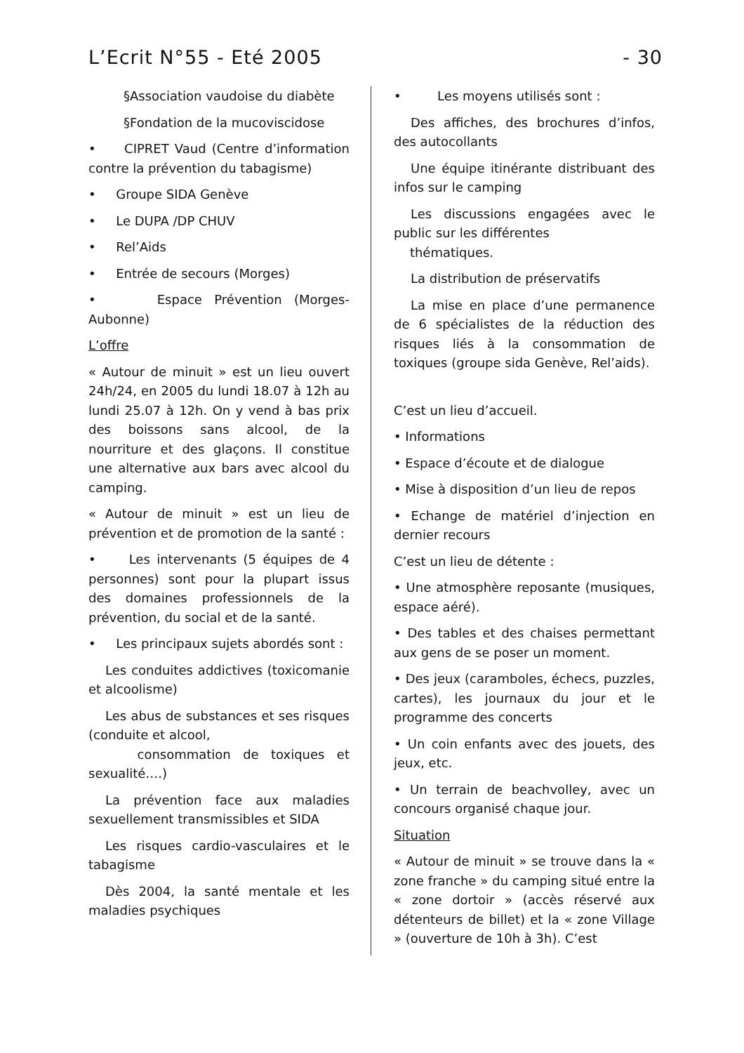L’Ecrit N°55 - Eté 2005 - 30
§Association vaudoise du diabète
§Fondation de la mucoviscidose
• CIPRET Vaud (Centre d’information contre la prévention du tabagisme)
• Groupe SIDA Genève
• Le DUPA /DP CHUV
• Rel’Aids
• Entrée de secours (Morges)
• Espace Prévention (Morges-Aubonne)
L’offre
« Autour de minuit » est un lieu ouvert 24h/24, en 2005 du lundi 18.07 à 12h au lundi 25.07 à 12h. On y vend à bas prix des boissons sans alcool, de la nourriture et des glaçons. Il constitue une alternative aux bars avec alcool du camping.
« Autour de minuit » est un lieu de prévention et de promotion de la santé :
• Les intervenants (5 équipes de 4 personnes) sont pour la plupart issus des domaines professionnels de la prévention, du social et de la santé.
• Les principaux sujets abordés sont :
Les conduites addictives (toxicomanie et alcoolisme)
Les abus de substances et ses risques (conduite et alcool,
consommation de toxiques et sexualité….)
La prévention face aux maladies sexuellement transmissibles et SIDA
Les risques cardio-vasculaires et le tabagisme
Dès 2004, la santé mentale et les maladies psychiques
• Les moyens utilisés sont :
Des affiches, des brochures d’infos, des autocollants
Une équipe itinérante distribuant des infos sur le camping
Les discussions engagées avec le public sur les différentes
thématiques.
La distribution de préservatifs
La mise en place d’une permanence de 6 spécialistes de la réduction des risques liés à la consommation de toxiques (groupe sida Genève, Rel’aids).
C’est un lieu d’accueil.
• Informations
• Espace d’écoute et de dialogue
• Mise à disposition d’un lieu de repos
• Echange de matériel d’injection en dernier recours
C’est un lieu de détente :
• Une atmosphère reposante (musiques, espace aéré).
• Des tables et des chaises permettant aux gens de se poser un moment.
• Des jeux (caramboles, échecs, puzzles, cartes), les journaux du jour et le programme des concerts
• Un coin enfants avec des jouets, des jeux, etc.
• Un terrain de beachvolley, avec un concours organisé chaque jour.
Situation
« Autour de minuit » se trouve dans la « zone franche » du camping situé entre la « zone dortoir » (accès réservé aux détenteurs de billet) et la « zone Village » (ouverture de 10h à 3h). C’est